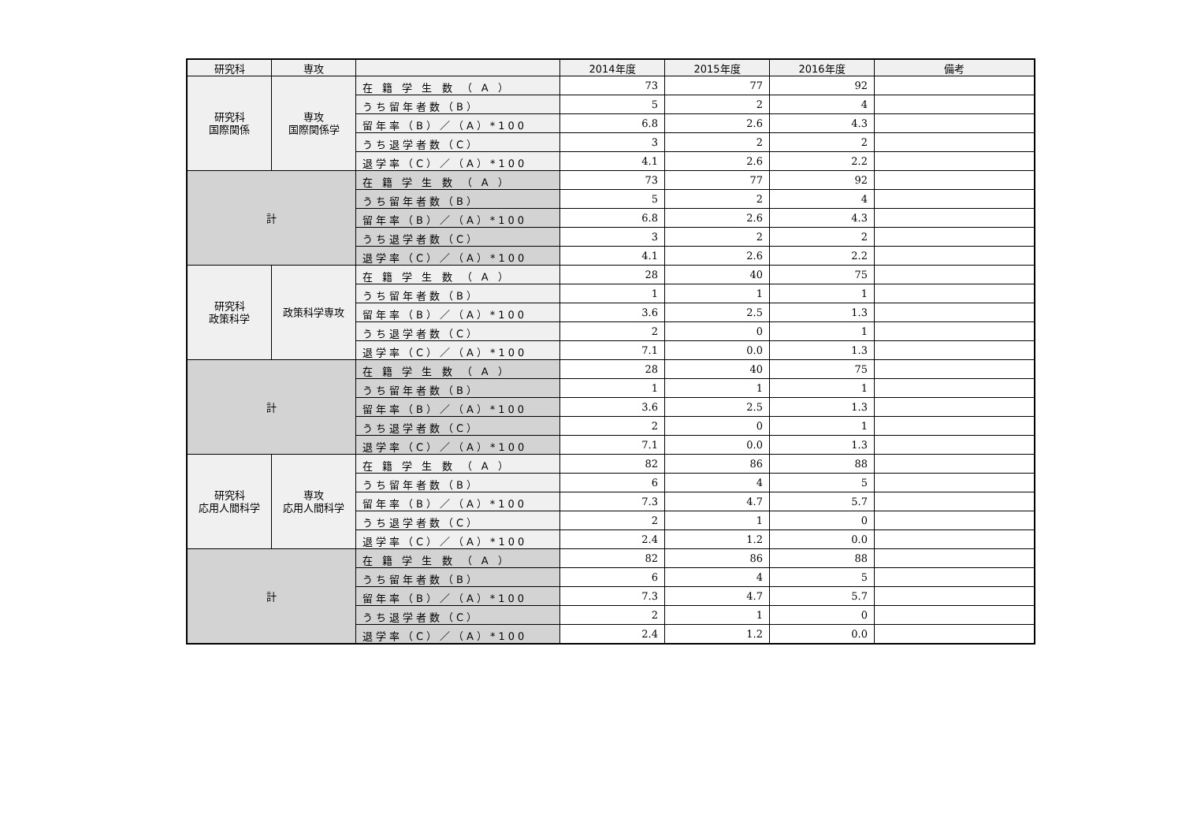| 研究科 | 専攻 | | 2014年度 | 2015年度 | 2016年度 | 備考 |
| --- | --- | --- | --- | --- | --- | --- |
| 研究科 国際関係 | 専攻 国際関係学 | 在 籍 学 生 数 （ A ） | 73 | 77 | 92 | |
| | | うち留年者数（B） | 5 | 2 | 4 | |
| | | 留年率（B）／（A）*100 | 6.8 | 2.6 | 4.3 | |
| | | うち退学者数（C） | 3 | 2 | 2 | |
| | | 退学率（C）／（A）*100 | 4.1 | 2.6 | 2.2 | |
| 計 | | 在 籍 学 生 数 （ A ） | 73 | 77 | 92 | |
| | | うち留年者数（B） | 5 | 2 | 4 | |
| | | 留年率（B）／（A）*100 | 6.8 | 2.6 | 4.3 | |
| | | うち退学者数（C） | 3 | 2 | 2 | |
| | | 退学率（C）／（A）*100 | 4.1 | 2.6 | 2.2 | |
| 研究科 政策科学 | 政策科学専攻 | 在 籍 学 生 数 （ A ） | 28 | 40 | 75 | |
| | | うち留年者数（B） | 1 | 1 | 1 | |
| | | 留年率（B）／（A）*100 | 3.6 | 2.5 | 1.3 | |
| | | うち退学者数（C） | 2 | 0 | 1 | |
| | | 退学率（C）／（A）*100 | 7.1 | 0.0 | 1.3 | |
| 計 | | 在 籍 学 生 数 （ A ） | 28 | 40 | 75 | |
| | | うち留年者数（B） | 1 | 1 | 1 | |
| | | 留年率（B）／（A）*100 | 3.6 | 2.5 | 1.3 | |
| | | うち退学者数（C） | 2 | 0 | 1 | |
| | | 退学率（C）／（A）*100 | 7.1 | 0.0 | 1.3 | |
| 研究科 応用人間科学 | 専攻 応用人間科学 | 在 籍 学 生 数 （ A ） | 82 | 86 | 88 | |
| | | うち留年者数（B） | 6 | 4 | 5 | |
| | | 留年率（B）／（A）*100 | 7.3 | 4.7 | 5.7 | |
| | | うち退学者数（C） | 2 | 1 | 0 | |
| | | 退学率（C）／（A）*100 | 2.4 | 1.2 | 0.0 | |
| 計 | | 在 籍 学 生 数 （ A ） | 82 | 86 | 88 | |
| | | うち留年者数（B） | 6 | 4 | 5 | |
| | | 留年率（B）／（A）*100 | 7.3 | 4.7 | 5.7 | |
| | | うち退学者数（C） | 2 | 1 | 0 | |
| | | 退学率（C）／（A）*100 | 2.4 | 1.2 | 0.0 | |